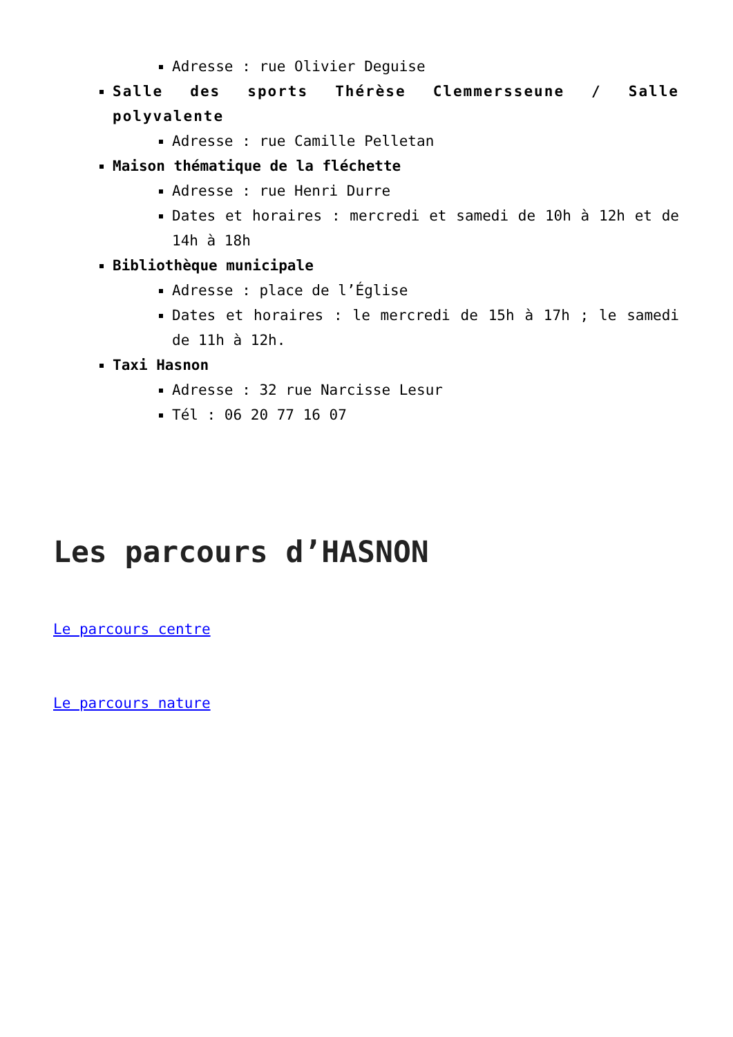Adresse : rue Olivier Deguise
Salle des sports Thérèse Clemmersseune / Salle polyvalente
Adresse : rue Camille Pelletan
Maison thématique de la fléchette
Adresse : rue Henri Durre
Dates et horaires : mercredi et samedi de 10h à 12h et de 14h à 18h
Bibliothèque municipale
Adresse : place de l’Église
Dates et horaires : le mercredi de 15h à 17h ; le samedi de 11h à 12h.
Taxi Hasnon
Adresse : 32 rue Narcisse Lesur
Tél : 06 20 77 16 07
Les parcours d’HASNON
Le parcours centre
Le parcours nature